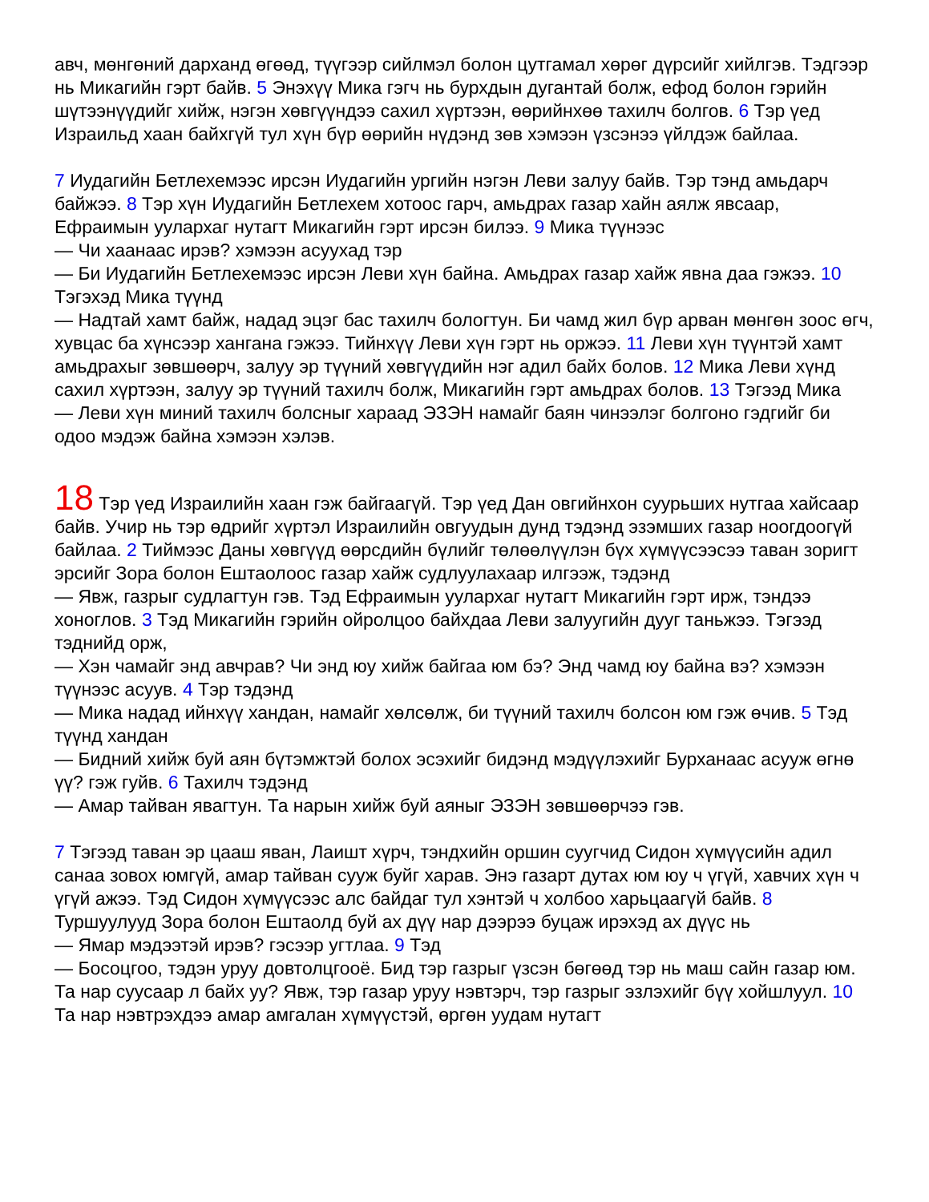авч, мөнгөний дарханд өгөөд, түүгээр сийлмэл болон цутгамал хөрөг дүрсийг хийлгэв. Тэдгээр нь Микагийн гэрт байв. 5 Энэхүү Мика гэгч нь бурхдын дугантай болж, ефод болон гэрийн шүтээнүүдийг хийж, нэгэн хөвгүүндээ сахил хүртээн, өөрийнхөө тахилч болгов. 6 Тэр үед Израильд хаан байхгүй тул хүн бүр өөрийн нүдэнд зөв хэмээн үзсэнээ үйлдэж байлаа.
7 Иудагийн Бетлехемээс ирсэн Иудагийн ургийн нэгэн Леви залуу байв. Тэр тэнд амьдарч байжээ. 8 Тэр хүн Иудагийн Бетлехем хотоос гарч, амьдрах газар хайн аялж явсаар, Ефраимын уулархаг нутагт Микагийн гэрт ирсэн билээ. 9 Мика түүнээс
— Чи хаанаас ирэв? хэмээн асуухад тэр
— Би Иудагийн Бетлехемээс ирсэн Леви хүн байна. Амьдрах газар хайж явна даа гэжээ. 10 Тэгэхэд Мика түүнд
— Надтай хамт байж, надад эцэг бас тахилч бологтун. Би чамд жил бүр арван мөнгөн зоос өгч, хувцас ба хүнсээр хангана гэжээ. Тийнхүү Леви хүн гэрт нь оржээ. 11 Леви хүн түүнтэй хамт амьдрахыг зөвшөөрч, залуу эр түүний хөвгүүдийн нэг адил байх болов. 12 Мика Леви хүнд сахил хүртээн, залуу эр түүний тахилч болж, Микагийн гэрт амьдрах болов. 13 Тэгээд Мика
— Леви хүн миний тахилч болсныг хараад ЭЗЭН намайг баян чинээлэг болгоно гэдгийг би одоо мэдэж байна хэмээн хэлэв.
18 Тэр үед Израилийн хаан гэж байгаагүй. Тэр үед Дан овгийнхон суурьших нутгаа хайсаар байв. Учир нь тэр өдрийг хүртэл Израилийн овгуудын дунд тэдэнд эзэмших газар ноогдоогүй байлаа. 2 Тиймээс Даны хөвгүүд өөрсдийн бүлийг төлөөлүүлэн бүх хүмүүсээсээ таван зоригт эрсийг Зора болон Ештаолоос газар хайж судлуулахаар илгээж, тэдэнд
— Явж, газрыг судлагтун гэв. Тэд Ефраимын уулархаг нутагт Микагийн гэрт ирж, тэндээ хоноглов. 3 Тэд Микагийн гэрийн ойролцоо байхдаа Леви залуугийн дууг таньжээ. Тэгээд тэднийд орж,
— Хэн чамайг энд авчрав? Чи энд юу хийж байгаа юм бэ? Энд чамд юу байна вэ? хэмээн түүнээс асуув. 4 Тэр тэдэнд
— Мика надад ийнхүү хандан, намайг хөлсөлж, би түүний тахилч болсон юм гэж өчив. 5 Тэд түүнд хандан
— Бидний хийж буй аян бүтэмжтэй болох эсэхийг бидэнд мэдүүлэхийг Бурханаас асууж өгнө үү? гэж гуйв. 6 Тахилч тэдэнд
— Амар тайван явагтун. Та нарын хийж буй аяныг ЭЗЭН зөвшөөрчээ гэв.
7 Тэгээд таван эр цааш яван, Лаишт хүрч, тэндхийн оршин суугчид Сидон хүмүүсийн адил санаа зовох юмгүй, амар тайван сууж буйг харав. Энэ газарт дутах юм юу ч үгүй, хавчих хүн ч үгүй ажээ. Тэд Сидон хүмүүсээс алс байдаг тул хэнтэй ч холбоо харьцаагүй байв. 8 Туршуулууд Зора болон Ештаолд буй ах дүү нар дээрээ буцаж ирэхэд ах дүүс нь
— Ямар мэдээтэй ирэв? гэсээр угтлаа. 9 Тэд
— Босоцгоо, тэдэн уруу довтолцгооё. Бид тэр газрыг үзсэн бөгөөд тэр нь маш сайн газар юм. Та нар суусаар л байх уу? Явж, тэр газар уруу нэвтэрч, тэр газрыг эзлэхийг бүү хойшлуул. 10 Та нар нэвтрэхдээ амар амгалан хүмүүстэй, өргөн уудам нутагт